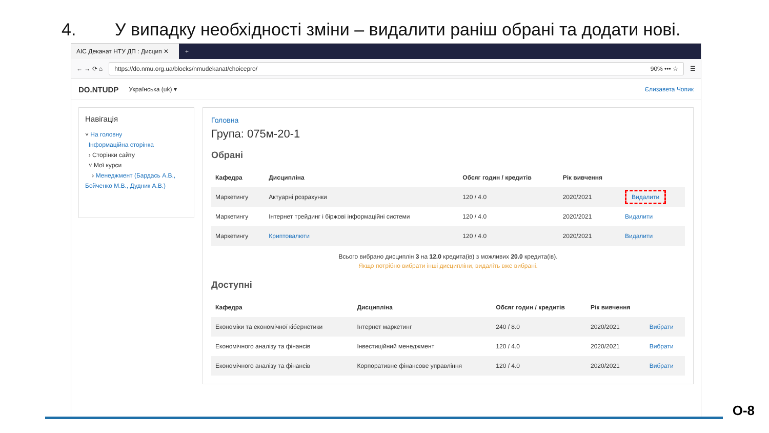4. У випадку необхідності зміни – видалити раніш обрані та додати нові.
АІС Деканат НТУ ДП : Дисцип ✕
+
← → ⟳ ⌂
https://do.nmu.org.ua/blocks/nmudekanat/choicepro/ 90% ••• ☆
☰
DO.NTUDP Українська (uk) ▾ Єлизавета Чопик
Навігація
˅ На головну
Інформаційна сторінка
› Сторінки сайту
˅ Мої курси
› Менеджмент (Бардась А.В., Бойченко М.В., Дудник А.В.)
Головна
Група: 075м-20-1
Обрані
| Кафедра | Дисципліна | Обсяг годин / кредитів | Рік вивчення | |
| --- | --- | --- | --- | --- |
| Маркетингу | Актуарні розрахунки | 120 / 4.0 | 2020/2021 | Видалити |
| Маркетингу | Інтернет трейдинг і біржові інформаційні системи | 120 / 4.0 | 2020/2021 | Видалити |
| Маркетингу | Криптовалюти | 120 / 4.0 | 2020/2021 | Видалити |
Всього вибрано дисциплін 3 на 12.0 кредита(ів) з можливих 20.0 кредита(ів).
Якщо потрібно вибрати інші дисципліни, видаліть вже вибрані.
Доступні
| Кафедра | Дисципліна | Обсяг годин / кредитів | Рік вивчення | |
| --- | --- | --- | --- | --- |
| Економіки та економічної кібернетики | Інтернет маркетинг | 240 / 8.0 | 2020/2021 | Вибрати |
| Економічного аналізу та фінансів | Інвестиційний менеджмент | 120 / 4.0 | 2020/2021 | Вибрати |
| Економічного аналізу та фінансів | Корпоративне фінансове управління | 120 / 4.0 | 2020/2021 | Вибрати |
О-8